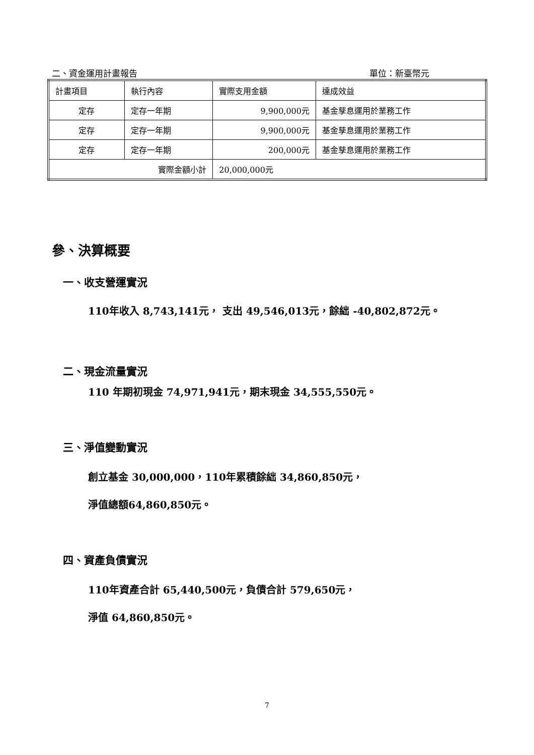二、資金運用計畫報告 單位：新臺幣元
| 計畫項目 | 執行內容 | 實際支用金額 | 達成效益 |
| 定存 | 定存一年期 | 9,900,000元 | 基金孳息運用於業務工作 |
| 定存 | 定存一年期 | 9,900,000元 | 基金孳息運用於業務工作 |
| 定存 | 定存一年期 | 200,000元 | 基金孳息運用於業務工作 |
| 實際金額小計 | | 20,000,000元 | |
參、決算概要
一、收支營運實況
110年收入 8,743,141元， 支出 49,546,013元，餘絀 -40,802,872元。
二、現金流量實況
110 年期初現金 74,971,941元，期末現金 34,555,550元。
三、淨值變動實況
創立基金 30,000,000，110年累積餘絀 34,860,850元，
淨值總額64,860,850元。
四、資產負債實況
110年資產合計 65,440,500元，負債合計 579,650元，
淨值 64,860,850元。
7